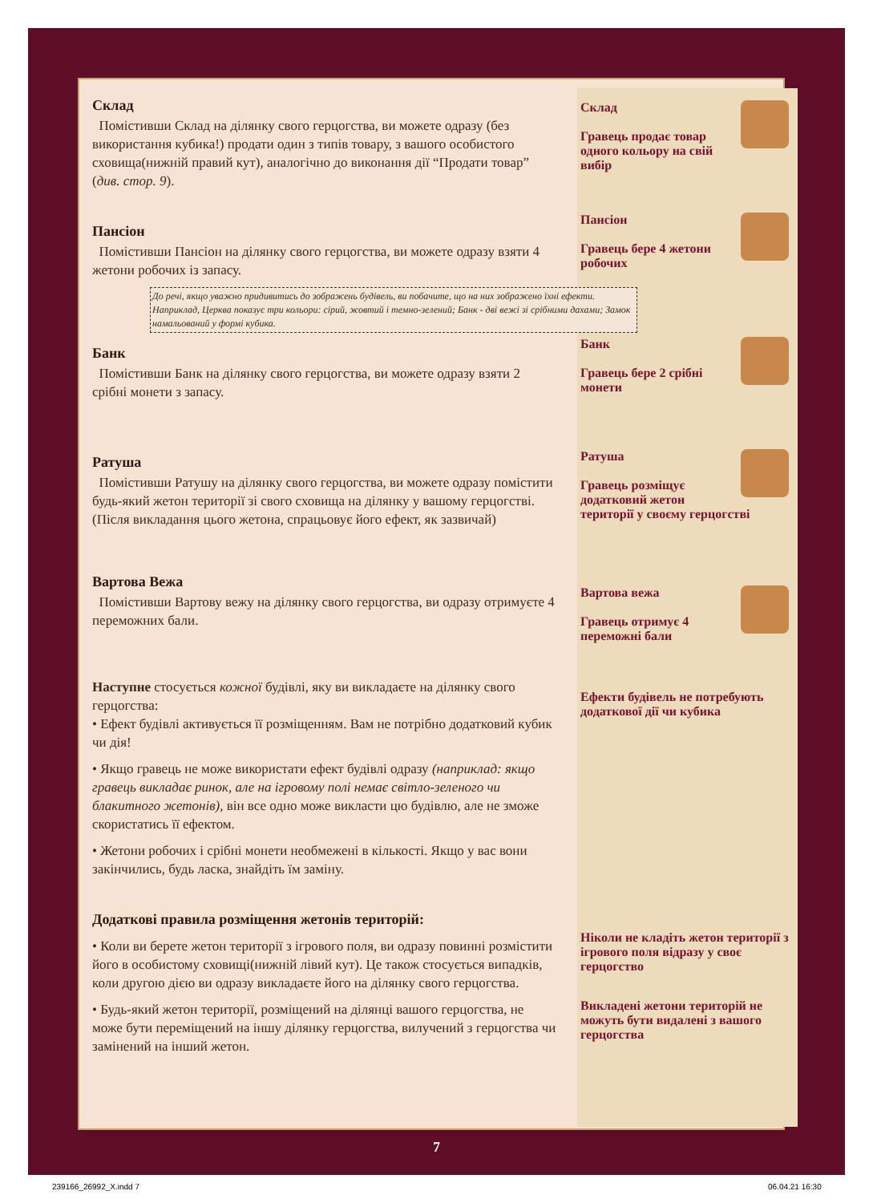Склад
Помістивши Склад на ділянку свого герцогства, ви можете одразу (без використання кубика!) продати один з типів товару, з вашого особистого сховища(нижній правий кут), аналогічно до виконання дії “Продати товар” (див. стор. 9).
Пансіон
Помістивши Пансіон на ділянку свого герцогства, ви можете одразу взяти 4 жетони робочих із запасу.
До речі, якщо уважно придивитись до зображень будівель, ви побачите, що на них зображено їхні ефекти. Наприклад, Церква показує три кольори: сірий, жовтий і темно-зелений; Банк - дві вежі зі срібними дахами; Замок намальований у формі кубика.
Банк
Помістивши Банк на ділянку свого герцогства, ви можете одразу взяти 2 срібні монети з запасу.
Ратуша
Помістивши Ратушу на ділянку свого герцогства, ви можете одразу помістити будь-який жетон території зі свого сховища на ділянку у вашому герцогстві. (Після викладання цього жетона, спрацьовує його ефект, як зазвичай)
Вартова Вежа
Помістивши Вартову вежу на ділянку свого герцогства, ви одразу отримуєте 4 переможних бали.
Наступне стосується кожної будівлі, яку ви викладаєте на ділянку свого герцогства:
• Ефект будівлі активується її розміщенням. Вам не потрібно додатковий кубик чи дія!
• Якщо гравець не може використати ефект будівлі одразу (наприклад: якщо гравець викладає ринок, але на ігровому полі немає світло-зеленого чи блакитного жетонів), він все одно може викласти цю будівлю, але не зможе скористатись її ефектом.
• Жетони робочих і срібні монети необмежені в кількості. Якщо у вас вони закінчились, будь ласка, знайдіть їм заміну.
Додаткові правила розміщення жетонів територій:
• Коли ви берете жетон території з ігрового поля, ви одразу повинні розмістити його в особистому сховищі(нижній лівий кут). Це також стосується випадків, коли другою дією ви одразу викладаєте його на ділянку свого герцогства.
• Будь-який жетон території, розміщений на ділянці вашого герцогства, не може бути переміщений на іншу ділянку герцогства, вилучений з герцогства чи замінений на інший жетон.
Склад
Гравець продає товар одного кольору на свій вибір
Пансіон
Гравець бере 4 жетони робочих
Банк
Гравець бере 2 срібні монети
Ратуша
Гравець розміщує додатковий жетон території у своєму герцогстві
Вартова вежа
Гравець отримує 4 переможні бали
Ефекти будівель не потребують додаткової дії чи кубика
Ніколи не кладіть жетон території з ігрового поля відразу у своє герцогство
Викладені жетони територій не можуть бути видалені з вашого герцогства
7
239166_26992_X.indd 7 06.04.21 16:30